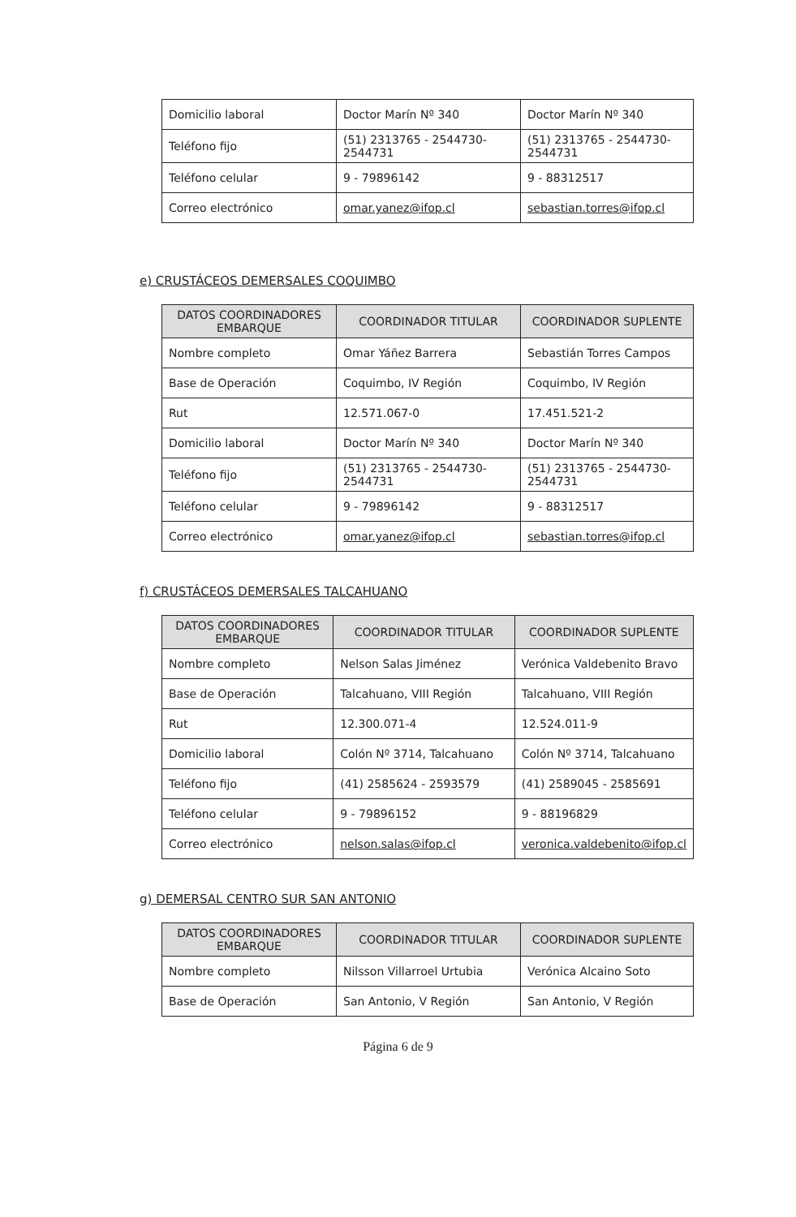| Domicilio laboral | Doctor Marín Nº 340 | Doctor Marín Nº 340 |
| Teléfono fijo | (51) 2313765 - 2544730-2544731 | (51) 2313765 - 2544730-2544731 |
| Teléfono celular | 9 - 79896142 | 9 - 88312517 |
| Correo electrónico | omar.yanez@ifop.cl | sebastian.torres@ifop.cl |
e) CRUSTÁCEOS DEMERSALES COQUIMBO
| DATOS COORDINADORES EMBARQUE | COORDINADOR TITULAR | COORDINADOR SUPLENTE |
| --- | --- | --- |
| Nombre completo | Omar Yáñez Barrera | Sebastián Torres Campos |
| Base de Operación | Coquimbo, IV Región | Coquimbo, IV Región |
| Rut | 12.571.067-0 | 17.451.521-2 |
| Domicilio laboral | Doctor Marín Nº 340 | Doctor Marín Nº 340 |
| Teléfono fijo | (51) 2313765 - 2544730-2544731 | (51) 2313765 - 2544730-2544731 |
| Teléfono celular | 9 - 79896142 | 9 - 88312517 |
| Correo electrónico | omar.yanez@ifop.cl | sebastian.torres@ifop.cl |
f) CRUSTÁCEOS DEMERSALES TALCAHUANO
| DATOS COORDINADORES EMBARQUE | COORDINADOR TITULAR | COORDINADOR SUPLENTE |
| --- | --- | --- |
| Nombre completo | Nelson Salas Jiménez | Verónica Valdebenito Bravo |
| Base de Operación | Talcahuano, VIII Región | Talcahuano, VIII Región |
| Rut | 12.300.071-4 | 12.524.011-9 |
| Domicilio laboral | Colón Nº 3714, Talcahuano | Colón Nº 3714, Talcahuano |
| Teléfono fijo | (41) 2585624 - 2593579 | (41) 2589045 - 2585691 |
| Teléfono celular | 9 - 79896152 | 9 - 88196829 |
| Correo electrónico | nelson.salas@ifop.cl | veronica.valdebenito@ifop.cl |
g) DEMERSAL CENTRO SUR SAN ANTONIO
| DATOS COORDINADORES EMBARQUE | COORDINADOR TITULAR | COORDINADOR SUPLENTE |
| --- | --- | --- |
| Nombre completo | Nilsson Villarroel Urtubia | Verónica Alcaino Soto |
| Base de Operación | San Antonio, V Región | San Antonio, V Región |
Página 6 de 9